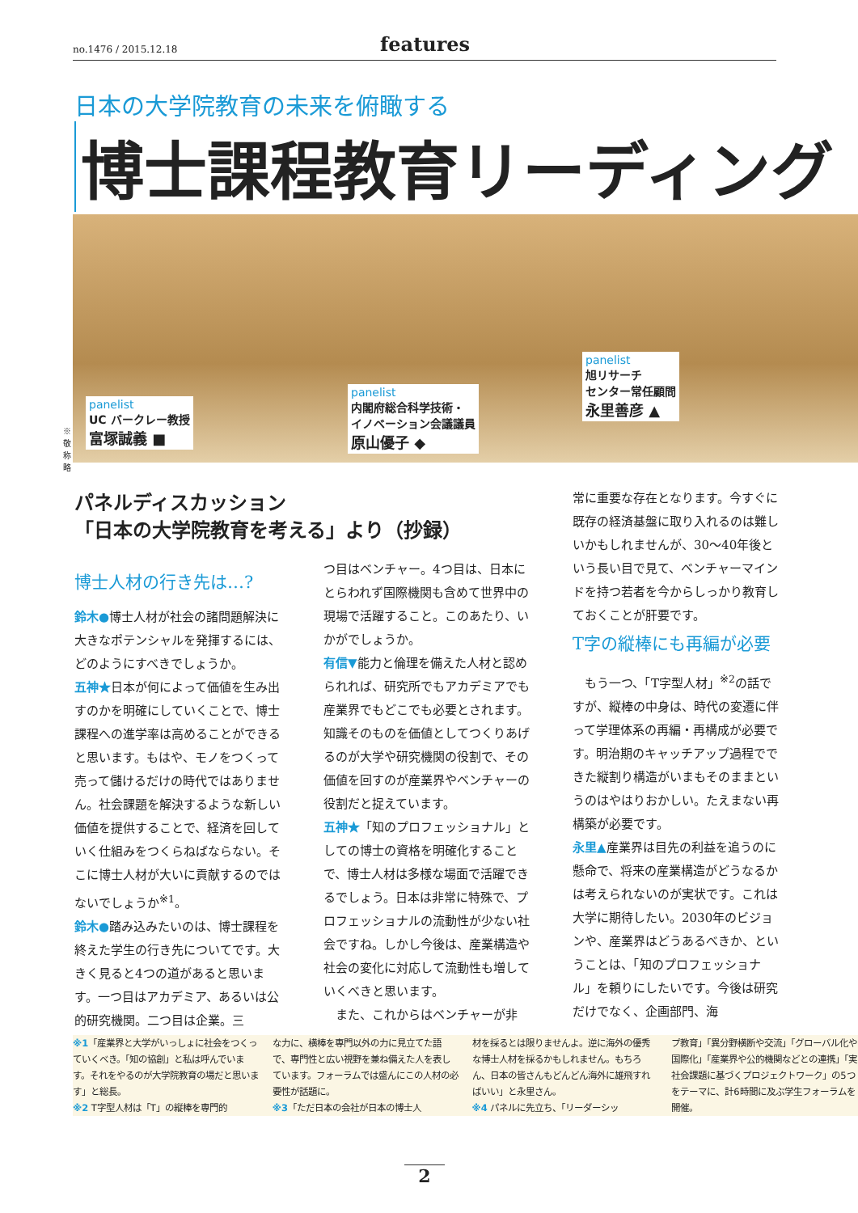no.1476 / 2015.12.18 features
日本の大学院教育の未来を俯瞰する
博士課程教育リーディング
panelist
UC バークレー教授
富塚誠義 ■
panelist
内閣府総合科学技術・
イノベーション会議議員
原山優子 ◆
panelist
旭リサーチ
センター常任顧問
永里善彦 ▲
※敬称略
パネルディスカッション
「日本の大学院教育を考える」より（抄録）
博士人材の行き先は…?
鈴木●博士人材が社会の諸問題解決に大きなポテンシャルを発揮するには、どのようにすべきでしょうか。
五神★日本が何によって価値を生み出すのかを明確にしていくことで、博士課程への進学率は高めることができると思います。もはや、モノをつくって売って儲けるだけの時代ではありません。社会課題を解決するような新しい価値を提供することで、経済を回していく仕組みをつくらねばならない。そこに博士人材が大いに貢献するのではないでしょうか<sup>※1</sup>。
鈴木●踏み込みたいのは、博士課程を終えた学生の行き先についてです。大きく見ると4つの道があると思います。一つ目はアカデミア、あるいは公的研究機関。二つ目は企業。三
つ目はベンチャー。4つ目は、日本にとらわれず国際機関も含めて世界中の現場で活躍すること。このあたり、いかがでしょうか。
有信▼能力と倫理を備えた人材と認められれば、研究所でもアカデミアでも産業界でもどこでも必要とされます。知識そのものを価値としてつくりあげるのが大学や研究機関の役割で、その価値を回すのが産業界やベンチャーの役割だと捉えています。
五神★「知のプロフェッショナル」としての博士の資格を明確化することで、博士人材は多様な場面で活躍できるでしょう。日本は非常に特殊で、プロフェッショナルの流動性が少ない社会ですね。しかし今後は、産業構造や社会の変化に対応して流動性も増していくべきと思います。
　また、これからはベンチャーが非
常に重要な存在となります。今すぐに既存の経済基盤に取り入れるのは難しいかもしれませんが、30〜40年後という長い目で見て、ベンチャーマインドを持つ若者を今からしっかり教育しておくことが肝要です。
T字の縦棒にも再編が必要
　もう一つ、「T字型人材」<sup>※2</sup>の話ですが、縦棒の中身は、時代の変遷に伴って学理体系の再編・再構成が必要です。明治期のキャッチアップ過程でできた縦割り構造がいまもそのままというのはやはりおかしい。たえまない再構築が必要です。
永里▲産業界は目先の利益を追うのに懸命で、将来の産業構造がどうなるかは考えられないのが実状です。これは大学に期待したい。2030年のビジョンや、産業界はどうあるべきか、ということは、「知のプロフェッショナル」を頼りにしたいです。今後は研究だけでなく、企画部門、海
※1「産業界と大学がいっしょに社会をつくっていくべき。「知の協創」と私は呼んでいます。それをやるのが大学院教育の場だと思います」と総長。
※2 T字型人材は「T」の縦棒を専門的
な力に、横棒を専門以外の力に見立てた語で、専門性と広い視野を兼ね備えた人を表しています。フォーラムでは盛んにこの人材の必要性が話題に。
※3「ただ日本の会社が日本の博士人
材を採るとは限りませんよ。逆に海外の優秀な博士人材を採るかもしれません。もちろん、日本の皆さんもどんどん海外に雄飛すればいい」と永里さん。
※4 パネルに先立ち、「リーダーシッ
プ教育」「異分野横断や交流」「グローバル化や国際化」「産業界や公的機関などとの連携」「実社会課題に基づくプロジェクトワーク」の5つをテーマに、計6時間に及ぶ学生フォーラムを開催。
2